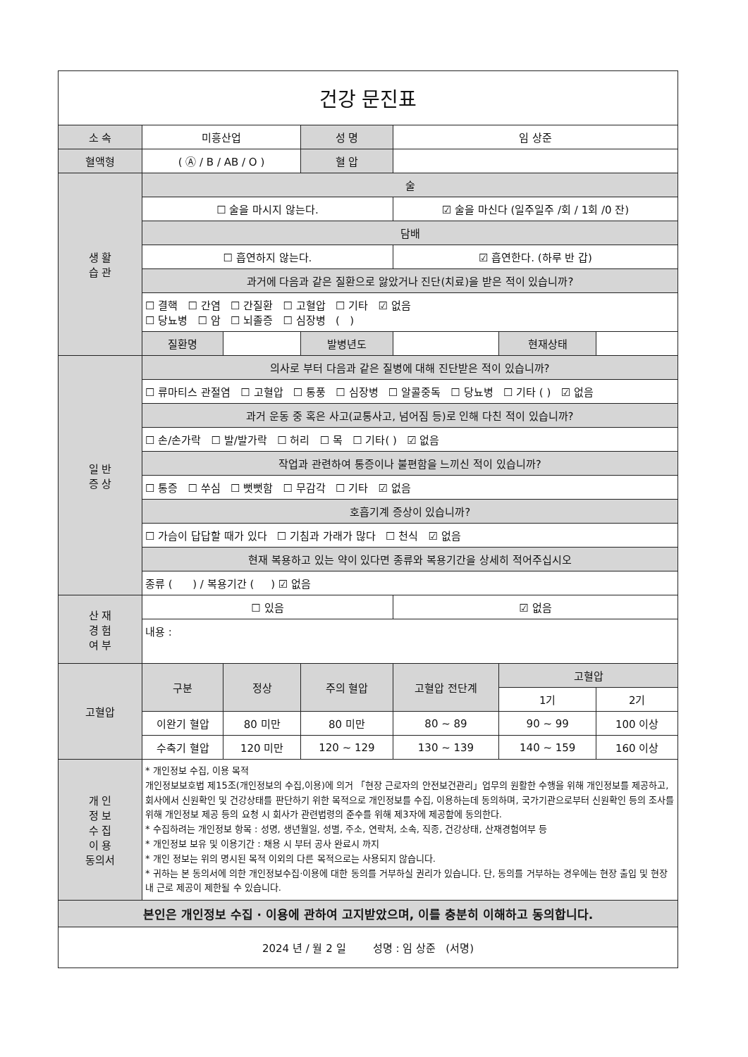| 건강 문진표 | | | | | | |
| 소 속 | 미흥산업 | | 성 명 | 임 상준 | | |
| 혈액형 | ( Ⓐ / B / AB / O ) | | 혈 압 | | | |
| 생 활 습 관 | 술 | | | | | |
| | ☐ 술을 마시지 않는다. | | | ☑ 술을 마신다 (일주일주 /회 / 1회 /0 잔) | | |
| | 담배 | | | | | |
| | ☐ 흡연하지 않는다. | | | ☑ 흡연한다. (하루 반 갑) | | |
| | 과거에 다음과 같은 질환으로 앓았거나 진단(치료)을 받은 적이 있습니까? | | | | | |
| | ☐ 결핵 ☐ 간염 ☐ 간질환 ☐ 고혈압 ☐ 기타 ☑ 없음 ☐ 당뇨병 ☐ 암 ☐ 뇌졸증 ☐ 심장병 ( ) | | | | | |
| | 질환명 | | 발병년도 | | 현재상태 | |
| 일 반 증 상 | 의사로 부터 다음과 같은 질병에 대해 진단받은 적이 있습니까? | | | | | |
| | ☐ 류마티스 관절염 ☐ 고혈압 ☐ 통풍 ☐ 심장병 ☐ 알콜중독 ☐ 당뇨병 ☐ 기타 ( ) ☑ 없음 | | | | | |
| | 과거 운동 중 혹은 사고(교통사고, 넘어짐 등)로 인해 다친 적이 있습니까? | | | | | |
| | ☐ 손/손가락 ☐ 발/발가락 ☐ 허리 ☐ 목 ☐ 기타( ) ☑ 없음 | | | | | |
| | 작업과 관련하여 통증이나 불편함을 느끼신 적이 있습니까? | | | | | |
| | ☐ 통증 ☐ 쑤심 ☐ 뻣뻣함 ☐ 무감각 ☐ 기타 ☑ 없음 | | | | | |
| | 호흡기계 증상이 있습니까? | | | | | |
| | ☐ 가슴이 답답할 때가 있다 ☐ 기침과 가래가 많다 ☐ 천식 ☑ 없음 | | | | | |
| | 현재 복용하고 있는 약이 있다면 종류와 복용기간을 상세히 적어주십시오 | | | | | |
| | 종류 ( ) / 복용기간 ( ) ☑ 없음 | | | | | |
| 산 재 경 험 여 부 | ☐ 있음 | | | ☑ 없음 | | |
| | 내용 : | | | | | |
| 고혈압 | 구분 | 정상 | 주의 혈압 | 고혈압 전단계 | 고혈압 | |
| | | | | | 1기 | 2기 |
| | 이완기 혈압 | 80 미만 | 80 미만 | 80 ~ 89 | 90 ~ 99 | 100 이상 |
| | 수축기 혈압 | 120 미만 | 120 ~ 129 | 130 ~ 139 | 140 ~ 159 | 160 이상 |
| 개 인 정 보 수 집 이 용 동의서 | * 개인정보 수집, 이용 목적 개인정보보호법 제15조(개인정보의 수집,이용)에 의거 「현장 근로자의 안전보건관리」업무의 원활한 수행을 위해 개인정보를 제공하고, 회사에서 신원확인 및 건강상태를 판단하기 위한 목적으로 개인정보를 수집, 이용하는데 동의하며, 국가기관으로부터 신원확인 등의 조사를 위해 개인정보 제공 등의 요청 시 회사가 관련법령의 준수를 위해 제3자에 제공함에 동의한다. * 수집하려는 개인정보 항목 : 성명, 생년월일, 성별, 주소, 연락처, 소속, 직종, 건강상태, 산재경험여부 등 * 개인정보 보유 및 이용기간 : 채용 시 부터 공사 완료시 까지 * 개인 정보는 위의 명시된 목적 이외의 다른 목적으로는 사용되지 않습니다. * 귀하는 본 동의서에 의한 개인정보수집·이용에 대한 동의를 거부하실 권리가 있습니다. 단, 동의를 거부하는 경우에는 현장 출입 및 현장 내 근로 제공이 제한될 수 있습니다. | | | | | |
| 본인은 개인정보 수집 · 이용에 관하여 고지받았으며, 이를 충분히 이해하고 동의합니다. | | | | | | |
| 2024 년 / 월 2 일 성명 : 임 상준 (서명) | | | | | | |